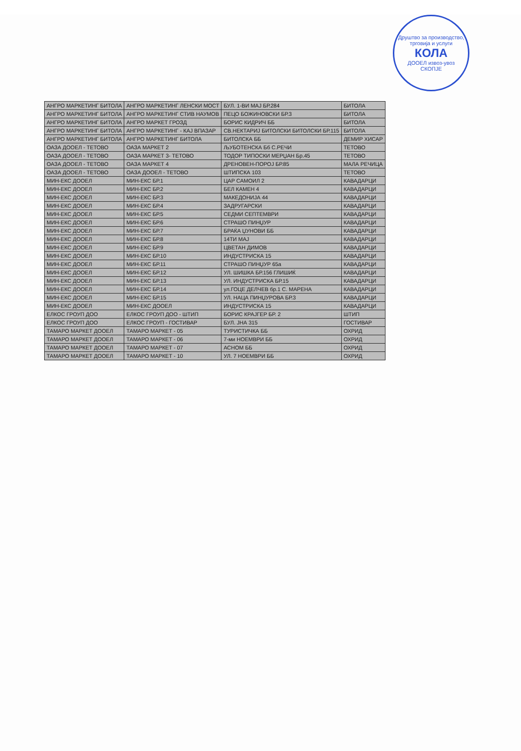Друштво за производство, трговија и услуги
КОЛА
ДООЕЛ извоз-увоз
СКОПЈЕ
| АНГРО МАРКЕТИНГ БИТОЛА | АНГРО МАРКЕТИНГ ЛЕНСКИ МОСТ | БУЛ. 1-ВИ МАЈ БР.284 | БИТОЛА |
| АНГРО МАРКЕТИНГ БИТОЛА | АНГРО МАРКЕТИНГ СТИВ НАУМОВ | ПЕЦО БОЖИНОВСКИ БР.3 | БИТОЛА |
| АНГРО МАРКЕТИНГ БИТОЛА | АНГРО МАРКЕТ ГРОЗД | БОРИС КИДРИЧ ББ | БИТОЛА |
| АНГРО МАРКЕТИНГ БИТОЛА | АНГРО МАРКЕТИНГ - КАЈ ВПАЗАР | СВ.НЕКТАРИЈ БИТОЛСКИ БИТОЛСКИ БР.115 | БИТОЛА |
| АНГРО МАРКЕТИНГ БИТОЛА | АНГРО МАРКЕТИНГ БИТОЛА | БИТОЛСКА ББ | ДЕМИР ХИСАР |
| ОАЗА ДООЕЛ - ТЕТОВО | ОАЗА МАРКЕТ 2 | ЉУБОТЕНСКА Бб С.РЕЧИ | ТЕТОВО |
| ОАЗА ДООЕЛ - ТЕТОВО | ОАЗА МАРКЕТ 3- ТЕТОВО | ТОДОР ТИПОСКИ МЕРЏАН Бр.45 | ТЕТОВО |
| ОАЗА ДООЕЛ - ТЕТОВО | ОАЗА МАРКЕТ 4 | ДРЕНОВЕН-ПОРОЈ БР.85 | МАЛА РЕЧИЦА |
| ОАЗА ДООЕЛ - ТЕТОВО | ОАЗА ДООЕЛ - ТЕТОВО | ШТИПСКА 103 | ТЕТОВО |
| МИН-ЕКС ДООЕЛ | МИН-ЕКС БР.1 | ЦАР САМОИЛ 2 | КАВАДАРЦИ |
| МИН-ЕКС ДООЕЛ | МИН-ЕКС БР.2 | БЕЛ КАМЕН 4 | КАВАДАРЦИ |
| МИН-ЕКС ДООЕЛ | МИН-ЕКС БР.3 | МАКЕДОНИЈА 44 | КАВАДАРЦИ |
| МИН-ЕКС ДООЕЛ | МИН-ЕКС БР.4 | ЗАДРУГАРСКИ | КАВАДАРЦИ |
| МИН-ЕКС ДООЕЛ | МИН-ЕКС БР.5 | СЕДМИ СЕПТЕМВРИ | КАВАДАРЦИ |
| МИН-ЕКС ДООЕЛ | МИН-ЕКС БР.6 | СТРАШО ПИНЏУР | КАВАДАРЦИ |
| МИН-ЕКС ДООЕЛ | МИН-ЕКС БР.7 | БРАЌА ЏУНОВИ ББ | КАВАДАРЦИ |
| МИН-ЕКС ДООЕЛ | МИН-ЕКС БР.8 | 14ТИ МАЈ | КАВАДАРЦИ |
| МИН-ЕКС ДООЕЛ | МИН-ЕКС БР.9 | ЦВЕТАН ДИМОВ | КАВАДАРЦИ |
| МИН-ЕКС ДООЕЛ | МИН-ЕКС БР.10 | ИНДУСТРИСКА 15 | КАВАДАРЦИ |
| МИН-ЕКС ДООЕЛ | МИН-ЕКС БР.11 | СТРАШО ПИНЏУР 65а | КАВАДАРЦИ |
| МИН-ЕКС ДООЕЛ | МИН-ЕКС БР.12 | УЛ. ШИШКА БР.156 ГЛИШИЌ | КАВАДАРЦИ |
| МИН-ЕКС ДООЕЛ | МИН-ЕКС БР.13 | УЛ. ИНДУСТРИСКА БР.15 | КАВАДАРЦИ |
| МИН-ЕКС ДООЕЛ | МИН-ЕКС БР.14 | ул.ГОЦЕ ДЕЛЧЕВ бр.1 С. МАРЕНА | КАВАДАРЦИ |
| МИН-ЕКС ДООЕЛ | МИН-ЕКС БР.15 | УЛ. НАЦА ПИНЏУРОВА БР.3 | КАВАДАРЦИ |
| МИН-ЕКС ДООЕЛ | МИН-ЕКС ДООЕЛ | ИНДУСТРИСКА 15 | КАВАДАРЦИ |
| ЕЛКОС ГРОУП ДОО | ЕЛКОС ГРОУП ДОО - ШТИП | БОРИС КРАЈГЕР БР. 2 | ШТИП |
| ЕЛКОС ГРОУП ДОО | ЕЛКОС ГРОУП - ГОСТИВАР | БУЛ. ЈНА 315 | ГОСТИВАР |
| ТАМАРО МАРКЕТ ДООЕЛ | ТАМАРО МАРКЕТ - 05 | ТУРИСТИЧКА ББ | ОХРИД |
| ТАМАРО МАРКЕТ ДООЕЛ | ТАМАРО МАРКЕТ - 06 | 7-ми НОЕМВРИ ББ | ОХРИД |
| ТАМАРО МАРКЕТ ДООЕЛ | ТАМАРО МАРКЕТ - 07 | АСНОМ ББ | ОХРИД |
| ТАМАРО МАРКЕТ ДООЕЛ | ТАМАРО МАРКЕТ - 10 | УЛ. 7 НОЕМВРИ ББ | ОХРИД |